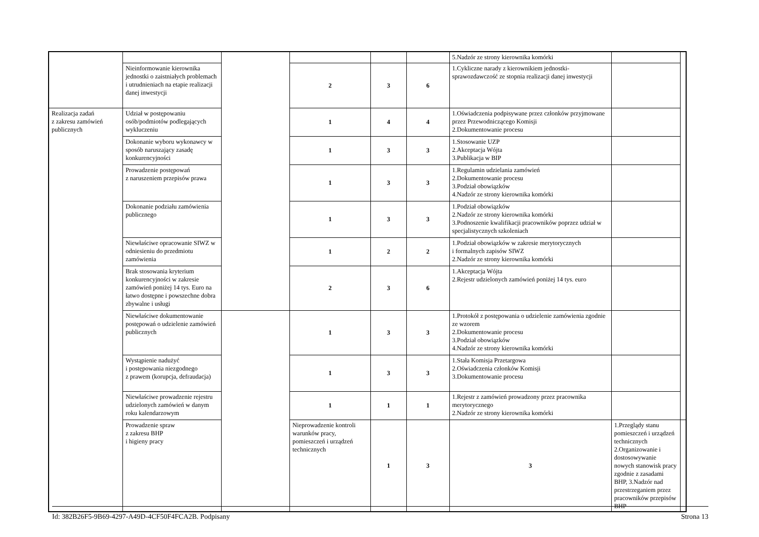| | | | | | | 5.Nadzór ze strony kierownika komórki | | |
| | Nieinformowanie kierownika jednostki o zaistniałych problemach i utrudnieniach na etapie realizacji danej inwestycji | | 2 | 3 | 6 | 1.Cykliczne narady z kierownikiem jednostki-sprawozdawczość ze stopnia realizacji danej inwestycji | | |
| Realizacja zadań z zakresu zamówień publicznych | Udział w postępowaniu osób/podmiotów podlegających wykluczeniu | | 1 | 4 | 4 | 1.Oświadczenia podpisywane przez członków przyjmowane przez Przewodniczącego Komisji 2.Dokumentowanie procesu | | |
| | Dokonanie wyboru wykonawcy w sposób naruszający zasadę konkurencyjności | | 1 | 3 | 3 | 1.Stosowanie UZP 2.Akceptacja Wójta 3.Publikacja w BIP | | |
| | Prowadzenie postępowań z naruszeniem przepisów prawa | | 1 | 3 | 3 | 1.Regulamin udzielania zamówień 2.Dokumentowanie procesu 3.Podział obowiązków 4.Nadzór ze strony kierownika komórki | | |
| | Dokonanie podziału zamówienia publicznego | | 1 | 3 | 3 | 1.Podział obowiązków 2.Nadzór ze strony kierownika komórki 3.Podnoszenie kwalifikacji pracowników poprzez udział w specjalistycznych szkoleniach | | |
| | Niewłaściwe opracowanie SIWZ w odniesieniu do przedmiotu zamówienia | | 1 | 2 | 2 | 1.Podział obowiązków w zakresie merytorycznych i formalnych zapisów SIWZ 2.Nadzór ze strony kierownika komórki | | |
| | Brak stosowania kryterium konkurencyjności w zakresie zamówień poniżej 14 tys. Euro na łatwo dostępne i powszechne dobra zbywalne i usługi | | 2 | 3 | 6 | 1.Akceptacja Wójta 2.Rejestr udzielonych zamówień poniżej 14 tys. euro | | |
| | Niewłaściwe dokumentowanie postępowań o udzielenie zamówień publicznych | | 1 | 3 | 3 | 1.Protokół z postępowania o udzielenie zamówienia zgodnie ze wzorem 2.Dokumentowanie procesu 3.Podział obowiązków 4.Nadzór ze strony kierownika komórki | | |
| | Wystąpienie nadużyć i postępowania niezgodnego z prawem (korupcja, defraudacja) | | 1 | 3 | 3 | 1.Stała Komisja Przetargowa 2.Oświadczenia członków Komisji 3.Dokumentowanie procesu | | |
| | Niewłaściwe prowadzenie rejestru udzielonych zamówień w danym roku kalendarzowym | | 1 | 1 | 1 | 1.Rejestr z zamówień prowadzony przez pracownika merytorycznego 2.Nadzór ze strony kierownika komórki | | |
| | Prowadzenie spraw z zakresu BHP i higieny pracy | | Nieprowadzenie kontroli warunków pracy, pomieszczeń i urządzeń technicznych | 1 | 3 | 3 | 1.Przeglądy stanu pomieszczeń i urządzeń technicznych 2.Organizowanie i dostosowywanie nowych stanowisk pracy zgodnie z zasadami BHP, 3.Nadzór nad przestrzeganiem przez pracowników przepisów BHP | |
Id: 382B26F5-9B69-4297-A49D-4CF50F4FCA2B. Podpisany Strona 13